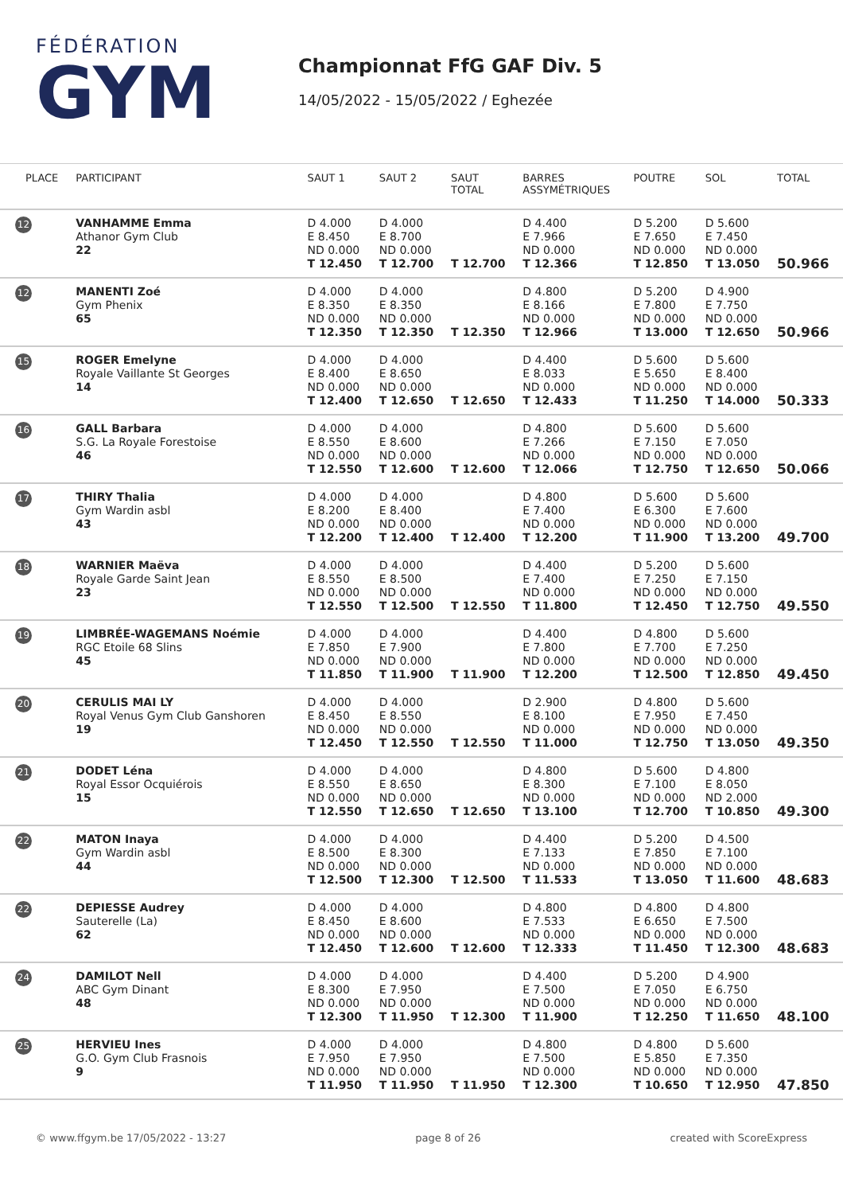FÉDÉRATION
GYM
Championnat FfG GAF Div. 5
14/05/2022 - 15/05/2022 / Eghezée
| PLACE | PARTICIPANT | SAUT 1 | SAUT 2 | SAUT TOTAL | BARRES ASSYMÉTRIQUES | POUTRE | SOL | TOTAL |
| --- | --- | --- | --- | --- | --- | --- | --- | --- |
| 12 | VANHAMME Emma Athanor Gym Club 22 | D 4.000 E 8.450 ND 0.000 T 12.450 | D 4.000 E 8.700 ND 0.000 T 12.700 | T 12.700 | D 4.400 E 7.966 ND 0.000 T 12.366 | D 5.200 E 7.650 ND 0.000 T 12.850 | D 5.600 E 7.450 ND 0.000 T 13.050 | 50.966 |
| 12 | MANENTI Zoé Gym Phenix 65 | D 4.000 E 8.350 ND 0.000 T 12.350 | D 4.000 E 8.350 ND 0.000 T 12.350 | T 12.350 | D 4.800 E 8.166 ND 0.000 T 12.966 | D 5.200 E 7.800 ND 0.000 T 13.000 | D 4.900 E 7.750 ND 0.000 T 12.650 | 50.966 |
| 15 | ROGER Emelyne Royale Vaillante St Georges 14 | D 4.000 E 8.400 ND 0.000 T 12.400 | D 4.000 E 8.650 ND 0.000 T 12.650 | T 12.650 | D 4.400 E 8.033 ND 0.000 T 12.433 | D 5.600 E 5.650 ND 0.000 T 11.250 | D 5.600 E 8.400 ND 0.000 T 14.000 | 50.333 |
| 16 | GALL Barbara S.G. La Royale Forestoise 46 | D 4.000 E 8.550 ND 0.000 T 12.550 | D 4.000 E 8.600 ND 0.000 T 12.600 | T 12.600 | D 4.800 E 7.266 ND 0.000 T 12.066 | D 5.600 E 7.150 ND 0.000 T 12.750 | D 5.600 E 7.050 ND 0.000 T 12.650 | 50.066 |
| 17 | THIRY Thalia Gym Wardin asbl 43 | D 4.000 E 8.200 ND 0.000 T 12.200 | D 4.000 E 8.400 ND 0.000 T 12.400 | T 12.400 | D 4.800 E 7.400 ND 0.000 T 12.200 | D 5.600 E 6.300 ND 0.000 T 11.900 | D 5.600 E 7.600 ND 0.000 T 13.200 | 49.700 |
| 18 | WARNIER Maëva Royale Garde Saint Jean 23 | D 4.000 E 8.550 ND 0.000 T 12.550 | D 4.000 E 8.500 ND 0.000 T 12.500 | T 12.550 | D 4.400 E 7.400 ND 0.000 T 11.800 | D 5.200 E 7.250 ND 0.000 T 12.450 | D 5.600 E 7.150 ND 0.000 T 12.750 | 49.550 |
| 19 | LIMBRÉE-WAGEMANS Noémie RGC Etoile 68 Slins 45 | D 4.000 E 7.850 ND 0.000 T 11.850 | D 4.000 E 7.900 ND 0.000 T 11.900 | T 11.900 | D 4.400 E 7.800 ND 0.000 T 12.200 | D 4.800 E 7.700 ND 0.000 T 12.500 | D 5.600 E 7.250 ND 0.000 T 12.850 | 49.450 |
| 20 | CERULIS MAI LY Royal Venus Gym Club Ganshoren 19 | D 4.000 E 8.450 ND 0.000 T 12.450 | D 4.000 E 8.550 ND 0.000 T 12.550 | T 12.550 | D 2.900 E 8.100 ND 0.000 T 11.000 | D 4.800 E 7.950 ND 0.000 T 12.750 | D 5.600 E 7.450 ND 0.000 T 13.050 | 49.350 |
| 21 | DODET Léna Royal Essor Ocquiérois 15 | D 4.000 E 8.550 ND 0.000 T 12.550 | D 4.000 E 8.650 ND 0.000 T 12.650 | T 12.650 | D 4.800 E 8.300 ND 0.000 T 13.100 | D 5.600 E 7.100 ND 0.000 T 12.700 | D 4.800 E 8.050 ND 2.000 T 10.850 | 49.300 |
| 22 | MATON Inaya Gym Wardin asbl 44 | D 4.000 E 8.500 ND 0.000 T 12.500 | D 4.000 E 8.300 ND 0.000 T 12.300 | T 12.500 | D 4.400 E 7.133 ND 0.000 T 11.533 | D 5.200 E 7.850 ND 0.000 T 13.050 | D 4.500 E 7.100 ND 0.000 T 11.600 | 48.683 |
| 22 | DEPIESSE Audrey Sauterelle (La) 62 | D 4.000 E 8.450 ND 0.000 T 12.450 | D 4.000 E 8.600 ND 0.000 T 12.600 | T 12.600 | D 4.800 E 7.533 ND 0.000 T 12.333 | D 4.800 E 6.650 ND 0.000 T 11.450 | D 4.800 E 7.500 ND 0.000 T 12.300 | 48.683 |
| 24 | DAMILOT Nell ABC Gym Dinant 48 | D 4.000 E 8.300 ND 0.000 T 12.300 | D 4.000 E 7.950 ND 0.000 T 11.950 | T 12.300 | D 4.400 E 7.500 ND 0.000 T 11.900 | D 5.200 E 7.050 ND 0.000 T 12.250 | D 4.900 E 6.750 ND 0.000 T 11.650 | 48.100 |
| 25 | HERVIEU Ines G.O. Gym Club Frasnois 9 | D 4.000 E 7.950 ND 0.000 T 11.950 | D 4.000 E 7.950 ND 0.000 T 11.950 | T 11.950 | D 4.800 E 7.500 ND 0.000 T 12.300 | D 4.800 E 5.850 ND 0.000 T 10.650 | D 5.600 E 7.350 ND 0.000 T 12.950 | 47.850 |
© www.ffgym.be 17/05/2022 - 13:27 page 8 of 26 created with ScoreExpress